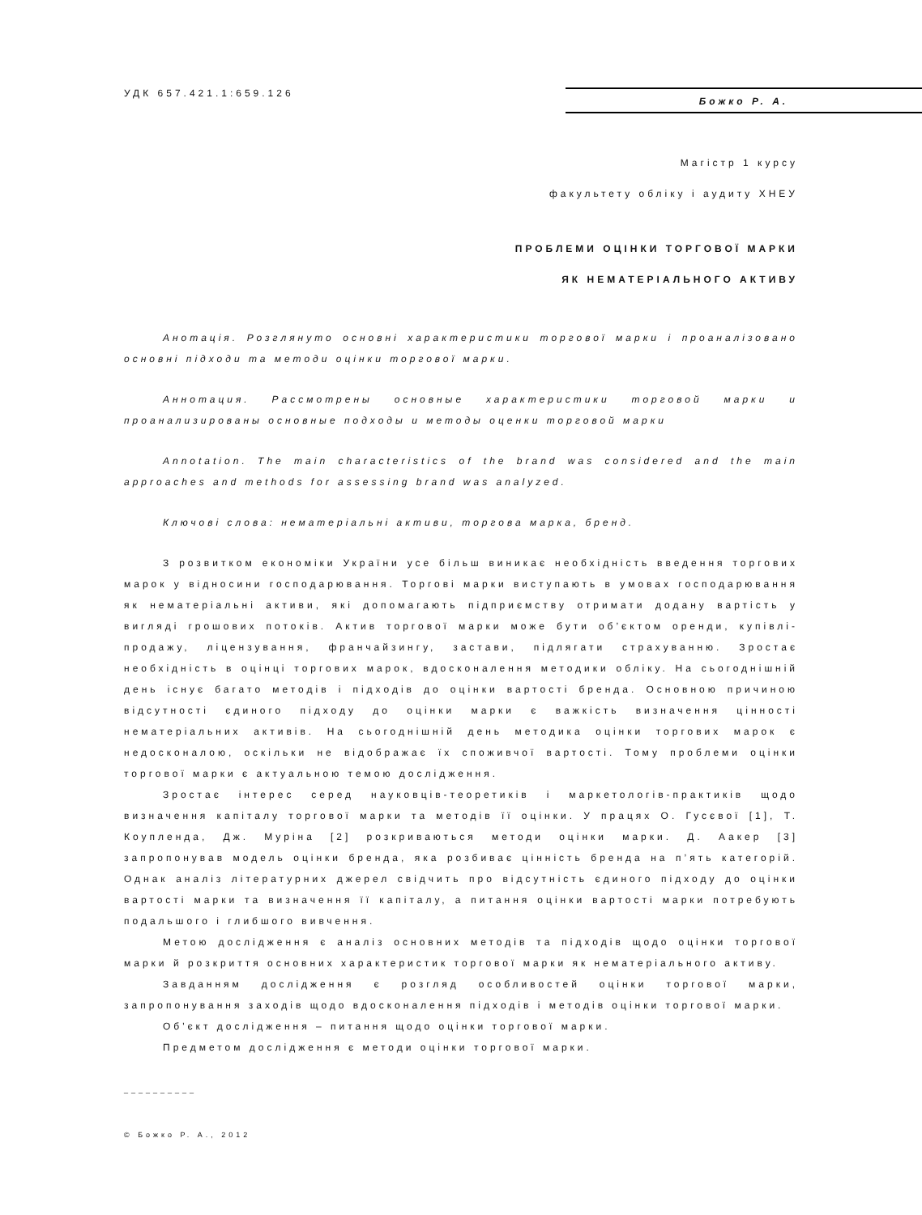УДК 657.421.1:659.126
Божко Р. А.
Магістр 1 курсу
факультету обліку і аудиту ХНЕУ
ПРОБЛЕМИ ОЦІНКИ ТОРГОВОЇ МАРКИ
ЯК НЕМАТЕРІАЛЬНОГО АКТИВУ
Анотація. Розглянуто основні характеристики торгової марки і проаналізовано основні підходи та методи оцінки торгової марки.
Аннотация. Рассмотрены основные характеристики торговой марки и проанализированы основные подходы и методы оценки торговой марки
Annotation. The main characteristics of the brand was considered and the main approaches and methods for assessing brand was analyzed.
Ключові слова: нематеріальні активи, торгова марка, бренд.
З розвитком економіки України усе більш виникає необхідність введення торгових марок у відносини господарювання. Торгові марки виступають в умовах господарювання як нематеріальні активи, які допомагають підприємству отримати додану вартість у вигляді грошових потоків. Актив торгової марки може бути об’єктом оренди, купівлі-продажу, ліцензування, франчайзингу, застави, підлягати страхуванню. Зростає необхідність в оцінці торгових марок, вдосконалення методики обліку. На сьогоднішній день існує багато методів і підходів до оцінки вартості бренда. Основною причиною відсутності єдиного підходу до оцінки марки є важкість визначення цінності нематеріальних активів. На сьогоднішній день методика оцінки торгових марок є недосконалою, оскільки не відображає їх споживчої вартості. Тому проблеми оцінки торгової марки є актуальною темою дослідження.
Зростає інтерес серед науковців-теоретиків і маркетологів-практиків щодо визначення капіталу торгової марки та методів її оцінки. У працях О. Гусєвої [1], Т. Коупленда, Дж. Муріна [2] розкриваються методи оцінки марки. Д. Аакер [3] запропонував модель оцінки бренда, яка розбиває цінність бренда на п’ять категорій. Однак аналіз літературних джерел свідчить про відсутність єдиного підходу до оцінки вартості марки та визначення її капіталу, а питання оцінки вартості марки потребують подальшого і глибшого вивчення.
Метою дослідження є аналіз основних методів та підходів щодо оцінки торгової марки й розкриття основних характеристик торгової марки як нематеріального активу.
Завданням дослідження є розгляд особливостей оцінки торгової марки, запропонування заходів щодо вдосконалення підходів і методів оцінки торгової марки.
Об'єкт дослідження – питання щодо оцінки торгової марки.
Предметом дослідження є методи оцінки торгової марки.
__________
© Божко Р. А., 2012